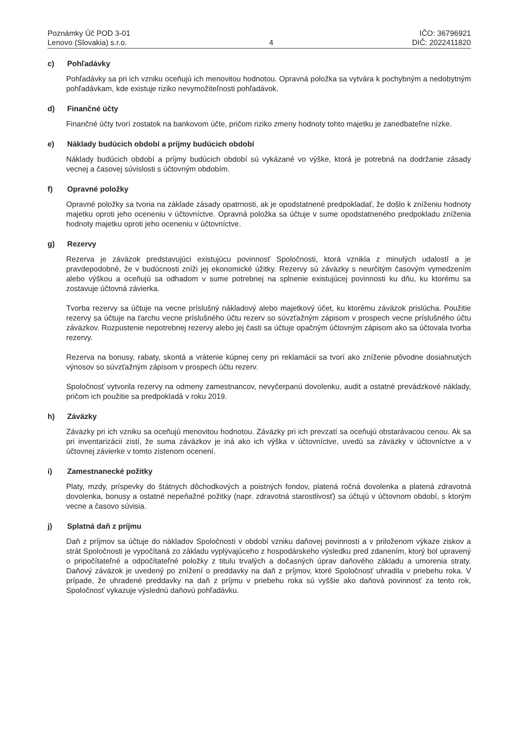Poznámky Úč POD 3-01
Lenovo (Slovakia) s.r.o.
4
IČO: 36796921
DIČ: 2022411820
c) Pohľadávky
Pohľadávky sa pri ich vzniku oceňujú ich menovitou hodnotou. Opravná položka sa vytvára k pochybným a nedobytným pohľadávkam, kde existuje riziko nevymožiteľnosti pohľadávok.
d) Finančné účty
Finančné účty tvorí zostatok na bankovom účte, pričom riziko zmeny hodnoty tohto majetku je zanedbateľne nízke.
e) Náklady budúcich období a príjmy budúcich období
Náklady budúcich období a príjmy budúcich období sú vykázané vo výške, ktorá je potrebná na dodržanie zásady vecnej a časovej súvislosti s účtovným obdobím.
f) Opravné položky
Opravné položky sa tvoria na základe zásady opatrnosti, ak je opodstatnené predpokladať, že došlo k zníženiu hodnoty majetku oproti jeho oceneniu v účtovníctve. Opravná položka sa účtuje v sume opodstatneného predpokladu zníženia hodnoty majetku oproti jeho oceneniu v účtovníctve.
g) Rezervy
Rezerva je záväzok predstavujúci existujúcu povinnosť Spoločnosti, ktorá vznikla z minulých udalostí a je pravdepodobné, že v budúcnosti zníži jej ekonomické úžitky. Rezervy sú záväzky s neurčitým časovým vymedzením alebo výškou a oceňujú sa odhadom v sume potrebnej na splnenie existujúcej povinnosti ku dňu, ku ktorému sa zostavuje účtovná závierka.
Tvorba rezervy sa účtuje na vecne príslušný nákladový alebo majetkový účet, ku ktorému záväzok prislúcha. Použitie rezervy sa účtuje na ťarchu vecne príslušného účtu rezerv so súvzťažným zápisom v prospech vecne príslušného účtu záväzkov. Rozpustenie nepotrebnej rezervy alebo jej časti sa účtuje opačným účtovným zápisom ako sa účtovala tvorba rezervy.
Rezerva na bonusy, rabaty, skontá a vrátenie kúpnej ceny pri reklamácii sa tvorí ako zníženie pôvodne dosiahnutých výnosov so súvzťažným zápisom v prospech účtu rezerv.
Spoločnosť vytvorila rezervy na odmeny zamestnancov, nevyčerpanú dovolenku, audit a ostatné prevádzkové náklady, pričom ich použitie sa predpokladá v roku 2019.
h) Záväzky
Záväzky pri ich vzniku sa oceňujú menovitou hodnotou. Záväzky pri ich prevzatí sa oceňujú obstarávacou cenou. Ak sa pri inventarizácii zistí, že suma záväzkov je iná ako ich výška v účtovníctve, uvedú sa záväzky v účtovníctve a v účtovnej závierke v tomto zistenom ocenení.
i) Zamestnanecké požitky
Platy, mzdy, príspevky do štátnych dôchodkových a poistných fondov, platená ročná dovolenka a platená zdravotná dovolenka, bonusy a ostatné nepeňažné požitky (napr. zdravotná starostlivosť) sa účtujú v účtovnom období, s ktorým vecne a časovo súvisia.
j) Splatná daň z príjmu
Daň z príjmov sa účtuje do nákladov Spoločnosti v období vzniku daňovej povinnosti a v priloženom výkaze ziskov a strát Spoločnosti je vypočítaná zo základu vyplývajúceho z hospodárskeho výsledku pred zdanením, ktorý bol upravený o pripočítateľné a odpočítateľné položky z titulu trvalých a dočasných úprav daňového základu a umorenia straty. Daňový záväzok je uvedený po znížení o preddavky na daň z príjmov, ktoré Spoločnosť uhradila v priebehu roka. V prípade, že uhradené preddavky na daň z príjmu v priebehu roka sú vyššie ako daňová povinnosť za tento rok, Spoločnosť vykazuje výslednú daňovú pohľadávku.